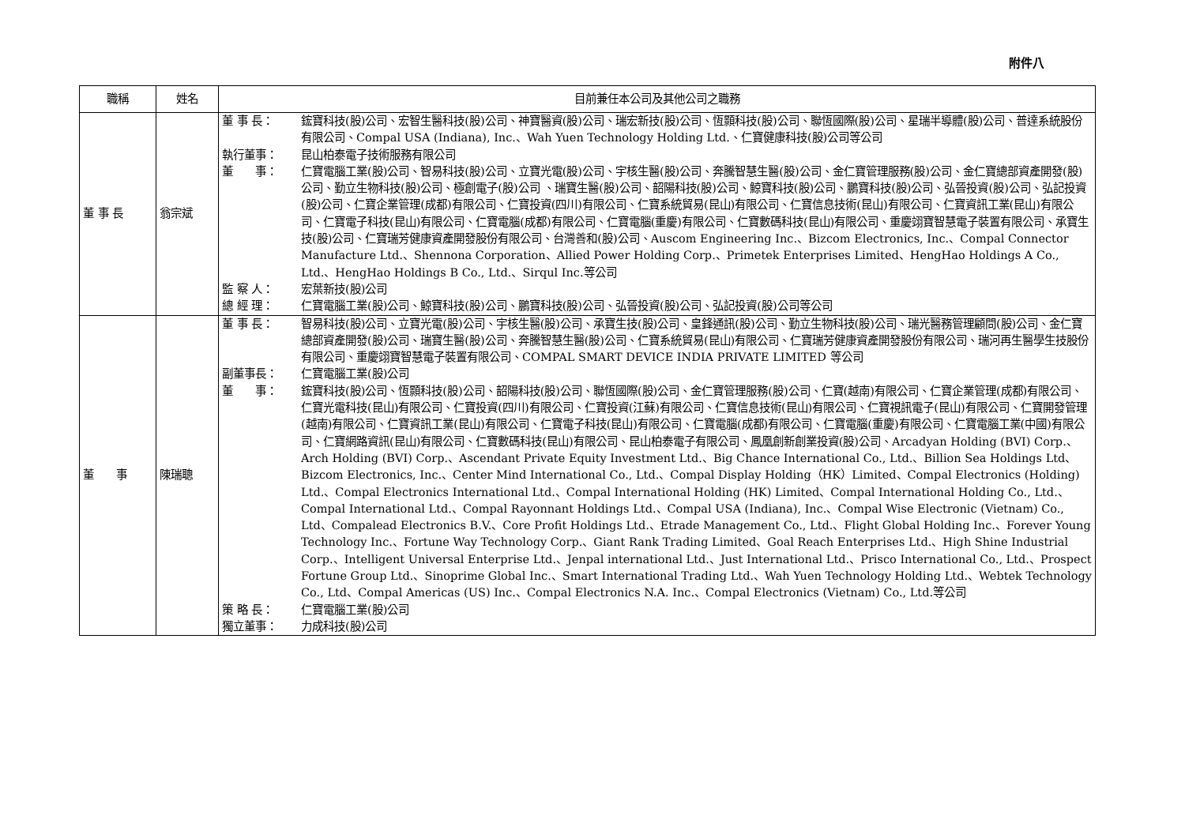附件八
| 職稱 | 姓名 | 目前兼任本公司及其他公司之職務 |
| --- | --- | --- |
| 董 事 長 | 翁宗斌 | 董 事 長： 鋐寶科技(股)公司、宏智生醫科技(股)公司、神寶醫資(股)公司、瑞宏新技(股)公司、恆顥科技(股)公司、聯恆國際(股)公司、星瑞半導體(股)公司、普達系統股份有限公司、Compal USA (Indiana), Inc.、Wah Yuen Technology Holding Ltd.、仁寶健康科技(股)公司等公司 執行董事： 昆山柏泰電子技術服務有限公司 董 事： 仁寶電腦工業(股)公司、智易科技(股)公司、立寶光電(股)公司、宇核生醫(股)公司、奔騰智慧生醫(股)公司、金仁寶管理服務(股)公司、金仁寶總部資產開發(股)公司、勤立生物科技(股)公司、極創電子(股)公司 、瑞寶生醫(股)公司、韶陽科技(股)公司、鯨寶科技(股)公司、鵬寶科技(股)公司、弘晉投資(股)公司、弘記投資(股)公司、仁寶企業管理(成都)有限公司、仁寶投資(四川)有限公司、仁寶系統貿易(昆山)有限公司、仁寶信息技術(昆山)有限公司、仁寶資訊工業(昆山)有限公司、仁寶電子科技(昆山)有限公司、仁寶電腦(成都)有限公司、仁寶電腦(重慶)有限公司、仁寶數碼科技(昆山)有限公司、重慶翊寶智慧電子裝置有限公司、承寶生技(股)公司、仁寶瑞芳健康資產開發股份有限公司、台灣善和(股)公司、Auscom Engineering Inc.、Bizcom Electronics, Inc.、Compal Connector Manufacture Ltd.、Shennona Corporation、Allied Power Holding Corp.、Primetek Enterprises Limited、HengHao Holdings A Co., Ltd.、HengHao Holdings B Co., Ltd.、Sirqul Inc.等公司 監 察 人： 宏葉新技(股)公司 總 經 理： 仁寶電腦工業(股)公司、鯨寶科技(股)公司、鵬寶科技(股)公司、弘晉投資(股)公司、弘記投資(股)公司等公司 |
| 董 事 | 陳瑞聰 | 董 事 長： 智易科技(股)公司、立寶光電(股)公司、宇核生醫(股)公司、承寶生技(股)公司、皇鋒通訊(股)公司、勤立生物科技(股)公司、瑞光醫務管理顧問(股)公司、金仁寶總部資產開發(股)公司、瑞寶生醫(股)公司、奔騰智慧生醫(股)公司、仁寶系統貿易(昆山)有限公司、仁寶瑞芳健康資產開發股份有限公司、瑞河再生醫學生技股份有限公司、重慶翊寶智慧電子裝置有限公司、COMPAL SMART DEVICE INDIA PRIVATE LIMITED 等公司 副董事長： 仁寶電腦工業(股)公司 董 事： 鋐寶科技(股)公司、恆顥科技(股)公司、韶陽科技(股)公司、聯恆國際(股)公司、金仁寶管理服務(股)公司、仁寶(越南)有限公司、仁寶企業管理(成都)有限公司、仁寶光電科技(昆山)有限公司、仁寶投資(四川)有限公司、仁寶投資(江蘇)有限公司、仁寶信息技術(昆山)有限公司、仁寶視訊電子(昆山)有限公司、仁寶開發管理(越南)有限公司、仁寶資訊工業(昆山)有限公司、仁寶電子科技(昆山)有限公司、仁寶電腦(成都)有限公司、仁寶電腦(重慶)有限公司、仁寶電腦工業(中國)有限公司、仁寶網路資訊(昆山)有限公司、仁寶數碼科技(昆山)有限公司、昆山柏泰電子有限公司、鳳凰創新創業投資(股)公司、Arcadyan Holding (BVI) Corp.、Arch Holding (BVI) Corp.、Ascendant Private Equity Investment Ltd.、Big Chance International Co., Ltd.、Billion Sea Holdings Ltd、Bizcom Electronics, Inc.、Center Mind International Co., Ltd.、Compal Display Holding（HK）Limited、Compal Electronics (Holding) Ltd.、Compal Electronics International Ltd.、Compal International Holding (HK) Limited、Compal International Holding Co., Ltd.、Compal International Ltd.、Compal Rayonnant Holdings Ltd.、Compal USA (Indiana), Inc.、Compal Wise Electronic (Vietnam) Co., Ltd、Compalead Electronics B.V.、Core Profit Holdings Ltd.、Etrade Management Co., Ltd.、Flight Global Holding Inc.、Forever Young Technology Inc.、Fortune Way Technology Corp.、Giant Rank Trading Limited、Goal Reach Enterprises Ltd.、High Shine Industrial Corp.、Intelligent Universal Enterprise Ltd.、Jenpal international Ltd.、Just International Ltd.、Prisco International Co., Ltd.、Prospect Fortune Group Ltd.、Sinoprime Global Inc.、Smart International Trading Ltd.、Wah Yuen Technology Holding Ltd.、Webtek Technology Co., Ltd、Compal Americas (US) Inc.、Compal Electronics N.A. Inc.、Compal Electronics (Vietnam) Co., Ltd.等公司 策 略 長： 仁寶電腦工業(股)公司 獨立董事： 力成科技(股)公司 |